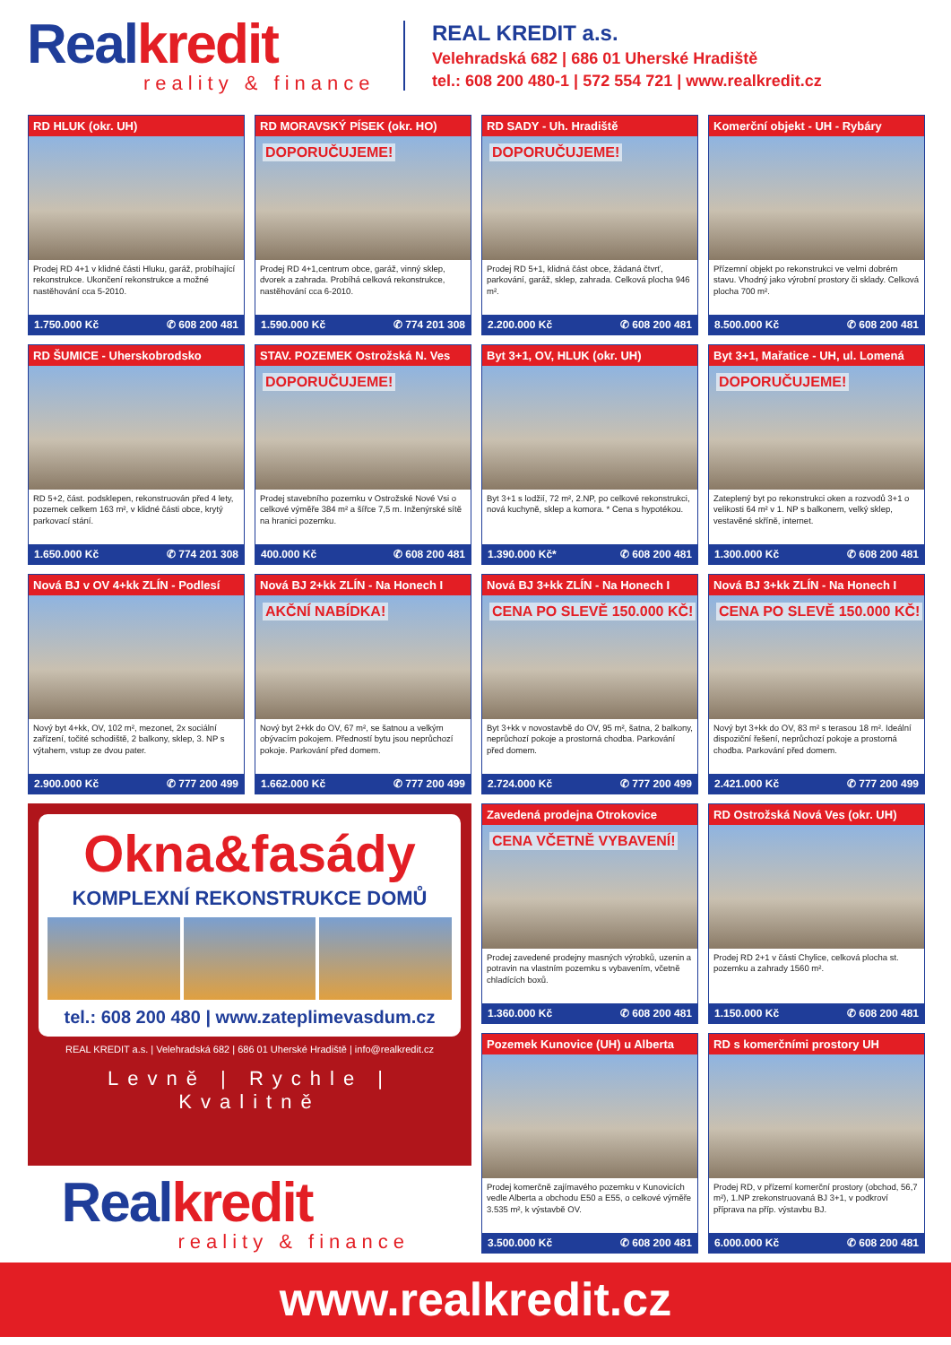Real kredit
reality & finance
REAL KREDIT a.s.
Velehradská 682 | 686 01 Uherské Hradiště
tel.: 608 200 480-1 | 572 554 721 | www.realkredit.cz
RD HLUK (okr. UH)
Prodej RD 4+1 v klidné části Hluku, garáž, probíhající rekonstrukce. Ukončení rekonstrukce a možné nastěhování cca 5-2010.
1.750.000 Kč ✆ 608 200 481
RD MORAVSKÝ PÍSEK (okr. HO)
DOPORUČUJEME!
Prodej RD 4+1,centrum obce, garáž, vinný sklep, dvorek a zahrada. Probíhá celková rekonstrukce, nastěhování cca 6-2010.
1.590.000 Kč ✆ 774 201 308
RD SADY - Uh. Hradiště
DOPORUČUJEME!
Prodej RD 5+1, klidná část obce, žádaná čtvrť, parkování, garáž, sklep, zahrada. Celková plocha 946 m².
2.200.000 Kč ✆ 608 200 481
Komerční objekt - UH - Rybáry
Přízemní objekt po rekonstrukci ve velmi dobrém stavu. Vhodný jako výrobní prostory či sklady. Celková plocha 700 m².
8.500.000 Kč ✆ 608 200 481
RD ŠUMICE - Uherskobrodsko
RD 5+2, část. podsklepen, rekonstruován před 4 lety, pozemek celkem 163 m², v klidné části obce, krytý parkovací stání.
1.650.000 Kč ✆ 774 201 308
STAV. POZEMEK Ostrožská N. Ves
DOPORUČUJEME!
Prodej stavebního pozemku v Ostrožské Nové Vsi o celkové výměře 384 m² a šířce 7,5 m. Inženýrské sítě na hranici pozemku.
400.000 Kč ✆ 608 200 481
Byt 3+1, OV, HLUK (okr. UH)
Byt 3+1 s lodžií, 72 m², 2.NP, po celkové rekonstrukci, nová kuchyně, sklep a komora. * Cena s hypotékou.
1.390.000 Kč* ✆ 608 200 481
Byt 3+1, Mařatice - UH, ul. Lomená
DOPORUČUJEME!
Zateplený byt po rekonstrukci oken a rozvodů 3+1 o velikosti 64 m² v 1. NP s balkonem, velký sklep, vestavěné skříně, internet.
1.300.000 Kč ✆ 608 200 481
Nová BJ v OV 4+kk ZLÍN - Podlesí
Nový byt 4+kk, OV, 102 m², mezonet, 2x sociální zařízení, točité schodiště, 2 balkony, sklep, 3. NP s výtahem, vstup ze dvou pater.
2.900.000 Kč ✆ 777 200 499
Nová BJ 2+kk ZLÍN - Na Honech I
AKČNÍ NABÍDKA!
Nový byt 2+kk do OV, 67 m², se šatnou a velkým obývacím pokojem. Předností bytu jsou neprůchozí pokoje. Parkování před domem.
1.662.000 Kč ✆ 777 200 499
Nová BJ 3+kk ZLÍN - Na Honech I
CENA PO SLEVĚ 150.000 KČ!
Byt 3+kk v novostavbě do OV, 95 m², šatna, 2 balkony, neprůchozí pokoje a prostorná chodba. Parkování před domem.
2.724.000 Kč ✆ 777 200 499
Nová BJ 3+kk ZLÍN - Na Honech I
CENA PO SLEVĚ 150.000 KČ!
Nový byt 3+kk do OV, 83 m² s terasou 18 m². Ideální dispoziční řešení, neprůchozí pokoje a prostorná chodba. Parkování před domem.
2.421.000 Kč ✆ 777 200 499
Okna&fasády
KOMPLEXNÍ REKONSTRUKCE DOMŮ
tel.: 608 200 480 | www.zateplimevasdum.cz
REAL KREDIT a.s. | Velehradská 682 | 686 01 Uherské Hradiště | info@realkredit.cz
Levně | Rychle | Kvalitně
Real kredit
reality & finance
Zavedená prodejna Otrokovice
CENA VČETNĚ VYBAVENÍ!
Prodej zavedené prodejny masných výrobků, uzenin a potravin na vlastním pozemku s vybavením, včetně chladících boxů.
1.360.000 Kč ✆ 608 200 481
RD Ostrožská Nová Ves (okr. UH)
Prodej RD 2+1 v části Chylice, celková plocha st. pozemku a zahrady 1560 m².
1.150.000 Kč ✆ 608 200 481
Pozemek Kunovice (UH) u Alberta
Prodej komerčně zajímavého pozemku v Kunovicích vedle Alberta a obchodu E50 a E55, o celkové výměře 3.535 m², k výstavbě OV.
3.500.000 Kč ✆ 608 200 481
RD s komerčními prostory UH
Prodej RD, v přízemí komerční prostory (obchod, 56,7 m²), 1.NP zrekonstruovaná BJ 3+1, v podkroví příprava na příp. výstavbu BJ.
6.000.000 Kč ✆ 608 200 481
www.realkredit.cz